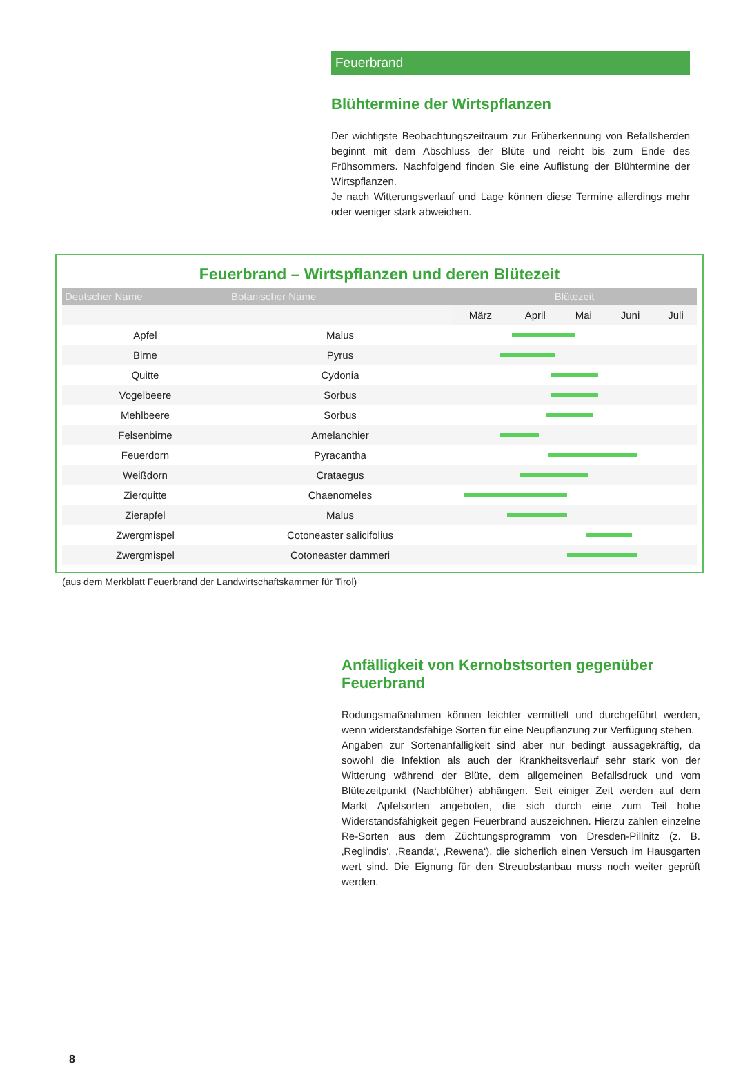Feuerbrand
Blühtermine der Wirtspflanzen
Der wichtigste Beobachtungszeitraum zur Früherkennung von Befallsherden beginnt mit dem Abschluss der Blüte und reicht bis zum Ende des Frühsommers. Nachfolgend finden Sie eine Auflistung der Blühtermine der Wirtspflanzen.
Je nach Witterungsverlauf und Lage können diese Termine allerdings mehr oder weniger stark abweichen.
Feuerbrand – Wirtspflanzen und deren Blütezeit
| Deutscher Name | Botanischer Name | Blütezeit | | | | |
| --- | --- | --- | --- | --- | --- | --- |
| | | März | April | Mai | Juni | Juli |
| Apfel | Malus | | | | | |
| Birne | Pyrus | | | | | |
| Quitte | Cydonia | | | | | |
| Vogelbeere | Sorbus | | | | | |
| Mehlbeere | Sorbus | | | | | |
| Felsenbirne | Amelanchier | | | | | |
| Feuerdorn | Pyracantha | | | | | |
| Weißdorn | Crataegus | | | | | |
| Zierquitte | Chaenomeles | | | | | |
| Zierapfel | Malus | | | | | |
| Zwergmispel | Cotoneaster salicifolius | | | | | |
| Zwergmispel | Cotoneaster dammeri | | | | | |
(aus dem Merkblatt Feuerbrand der Landwirtschaftskammer für Tirol)
Anfälligkeit von Kernobstsorten gegenüber Feuerbrand
Rodungsmaßnahmen können leichter vermittelt und durchgeführt werden, wenn widerstandsfähige Sorten für eine Neupflanzung zur Verfügung stehen.
Angaben zur Sortenanfälligkeit sind aber nur bedingt aussagekräftig, da sowohl die Infektion als auch der Krankheitsverlauf sehr stark von der Witterung während der Blüte, dem allgemeinen Befallsdruck und vom Blütezeitpunkt (Nachblüher) abhängen. Seit einiger Zeit werden auf dem Markt Apfelsorten angeboten, die sich durch eine zum Teil hohe Widerstandsfähigkeit gegen Feuerbrand auszeichnen. Hierzu zählen einzelne Re-Sorten aus dem Züchtungsprogramm von Dresden-Pillnitz (z. B. ‚Reglindis‘, ‚Reanda‘, ‚Rewena‘), die sicherlich einen Versuch im Hausgarten wert sind. Die Eignung für den Streuobstanbau muss noch weiter geprüft werden.
8